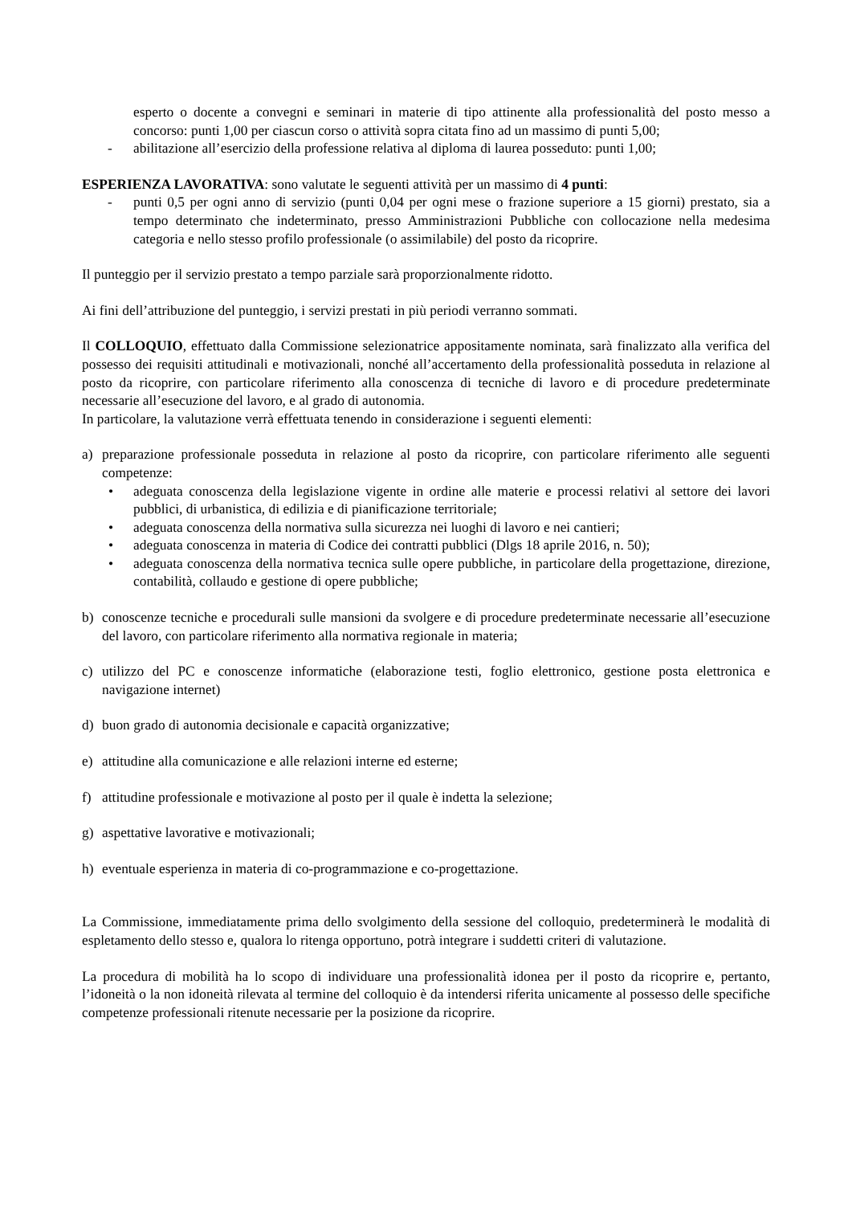esperto o docente a convegni e seminari in materie di tipo attinente alla professionalità del posto messo a concorso: punti 1,00 per ciascun corso o attività sopra citata fino ad un massimo di punti 5,00;
- abilitazione all’esercizio della professione relativa al diploma di laurea posseduto: punti 1,00;
ESPERIENZA LAVORATIVA: sono valutate le seguenti attività per un massimo di 4 punti:
- punti 0,5 per ogni anno di servizio (punti 0,04 per ogni mese o frazione superiore a 15 giorni) prestato, sia a tempo determinato che indeterminato, presso Amministrazioni Pubbliche con collocazione nella medesima categoria e nello stesso profilo professionale (o assimilabile) del posto da ricoprire.
Il punteggio per il servizio prestato a tempo parziale sarà proporzionalmente ridotto.
Ai fini dell’attribuzione del punteggio, i servizi prestati in più periodi verranno sommati.
Il COLLOQUIO, effettuato dalla Commissione selezionatrice appositamente nominata, sarà finalizzato alla verifica del possesso dei requisiti attitudinali e motivazionali, nonché all’accertamento della professionalità posseduta in relazione al posto da ricoprire, con particolare riferimento alla conoscenza di tecniche di lavoro e di procedure predeterminate necessarie all’esecuzione del lavoro, e al grado di autonomia.
In particolare, la valutazione verrà effettuata tenendo in considerazione i seguenti elementi:
a) preparazione professionale posseduta in relazione al posto da ricoprire, con particolare riferimento alle seguenti competenze:
• adeguata conoscenza della legislazione vigente in ordine alle materie e processi relativi al settore dei lavori pubblici, di urbanistica, di edilizia e di pianificazione territoriale;
• adeguata conoscenza della normativa sulla sicurezza nei luoghi di lavoro e nei cantieri;
• adeguata conoscenza in materia di Codice dei contratti pubblici (Dlgs 18 aprile 2016, n. 50);
• adeguata conoscenza della normativa tecnica sulle opere pubbliche, in particolare della progettazione, direzione, contabilità, collaudo e gestione di opere pubbliche;
b) conoscenze tecniche e procedurali sulle mansioni da svolgere e di procedure predeterminate necessarie all’esecuzione del lavoro, con particolare riferimento alla normativa regionale in materia;
c) utilizzo del PC e conoscenze informatiche (elaborazione testi, foglio elettronico, gestione posta elettronica e navigazione internet)
d) buon grado di autonomia decisionale e capacità organizzative;
e) attitudine alla comunicazione e alle relazioni interne ed esterne;
f) attitudine professionale e motivazione al posto per il quale è indetta la selezione;
g) aspettative lavorative e motivazionali;
h) eventuale esperienza in materia di co-programmazione e co-progettazione.
La Commissione, immediatamente prima dello svolgimento della sessione del colloquio, predeterminerà le modalità di espletamento dello stesso e, qualora lo ritenga opportuno, potrà integrare i suddetti criteri di valutazione.
La procedura di mobilità ha lo scopo di individuare una professionalità idonea per il posto da ricoprire e, pertanto, l’idoneità o la non idoneità rilevata al termine del colloquio è da intendersi riferita unicamente al possesso delle specifiche competenze professionali ritenute necessarie per la posizione da ricoprire.